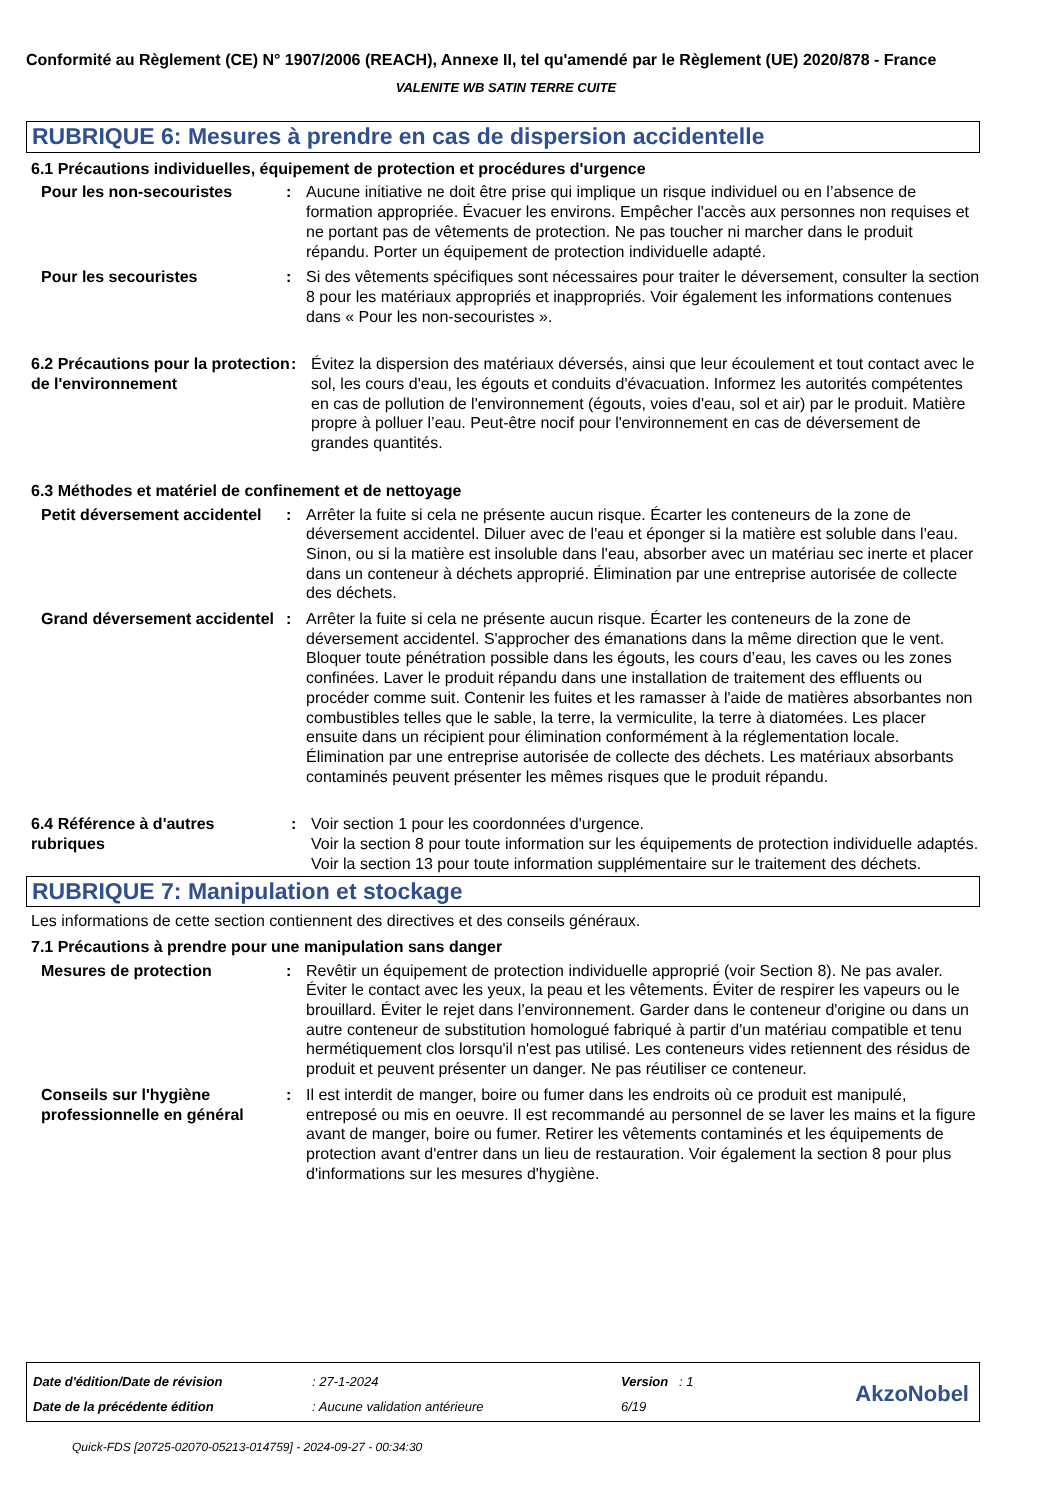Conformité au Règlement (CE) N° 1907/2006 (REACH), Annexe II, tel qu'amendé par le Règlement (UE) 2020/878 - France
VALENITE WB SATIN TERRE CUITE
RUBRIQUE 6: Mesures à prendre en cas de dispersion accidentelle
6.1 Précautions individuelles, équipement de protection et procédures d'urgence
Pour les non-secouristes : Aucune initiative ne doit être prise qui implique un risque individuel ou en l’absence de formation appropriée. Évacuer les environs. Empêcher l'accès aux personnes non requises et ne portant pas de vêtements de protection. Ne pas toucher ni marcher dans le produit répandu. Porter un équipement de protection individuelle adapté.
Pour les secouristes : Si des vêtements spécifiques sont nécessaires pour traiter le déversement, consulter la section 8 pour les matériaux appropriés et inappropriés. Voir également les informations contenues dans « Pour les non-secouristes ».
6.2 Précautions pour la protection de l'environnement
: Évitez la dispersion des matériaux déversés, ainsi que leur écoulement et tout contact avec le sol, les cours d'eau, les égouts et conduits d'évacuation. Informez les autorités compétentes en cas de pollution de l'environnement (égouts, voies d'eau, sol et air) par le produit. Matière propre à polluer l’eau. Peut-être nocif pour l'environnement en cas de déversement de grandes quantités.
6.3 Méthodes et matériel de confinement et de nettoyage
Petit déversement accidentel
: Arrêter la fuite si cela ne présente aucun risque. Écarter les conteneurs de la zone de déversement accidentel. Diluer avec de l'eau et éponger si la matière est soluble dans l'eau. Sinon, ou si la matière est insoluble dans l'eau, absorber avec un matériau sec inerte et placer dans un conteneur à déchets approprié. Élimination par une entreprise autorisée de collecte des déchets.
Grand déversement accidentel
: Arrêter la fuite si cela ne présente aucun risque. Écarter les conteneurs de la zone de déversement accidentel. S'approcher des émanations dans la même direction que le vent. Bloquer toute pénétration possible dans les égouts, les cours d’eau, les caves ou les zones confinées. Laver le produit répandu dans une installation de traitement des effluents ou procéder comme suit. Contenir les fuites et les ramasser à l'aide de matières absorbantes non combustibles telles que le sable, la terre, la vermiculite, la terre à diatomées. Les placer ensuite dans un récipient pour élimination conformément à la réglementation locale. Élimination par une entreprise autorisée de collecte des déchets. Les matériaux absorbants contaminés peuvent présenter les mêmes risques que le produit répandu.
6.4 Référence à d'autres rubriques
: Voir section 1 pour les coordonnées d'urgence.
Voir la section 8 pour toute information sur les équipements de protection individuelle adaptés.
Voir la section 13 pour toute information supplémentaire sur le traitement des déchets.
RUBRIQUE 7: Manipulation et stockage
Les informations de cette section contiennent des directives et des conseils généraux.
7.1 Précautions à prendre pour une manipulation sans danger
Mesures de protection : Revêtir un équipement de protection individuelle approprié (voir Section 8). Ne pas avaler. Éviter le contact avec les yeux, la peau et les vêtements. Éviter de respirer les vapeurs ou le brouillard. Éviter le rejet dans l’environnement. Garder dans le conteneur d'origine ou dans un autre conteneur de substitution homologué fabriqué à partir d'un matériau compatible et tenu hermétiquement clos lorsqu'il n'est pas utilisé. Les conteneurs vides retiennent des résidus de produit et peuvent présenter un danger. Ne pas réutiliser ce conteneur.
Conseils sur l'hygiène professionnelle en général
: Il est interdit de manger, boire ou fumer dans les endroits où ce produit est manipulé, entreposé ou mis en oeuvre. Il est recommandé au personnel de se laver les mains et la figure avant de manger, boire ou fumer. Retirer les vêtements contaminés et les équipements de protection avant d'entrer dans un lieu de restauration. Voir également la section 8 pour plus d'informations sur les mesures d'hygiène.
| Date d'édition/Date de révision | : 27-1-2024 | Version : 1 |
| Date de la précédente édition | : Aucune validation antérieure | 6/19 |
AkzoNobel
Quick-FDS [20725-02070-05213-014759] - 2024-09-27 - 00:34:30